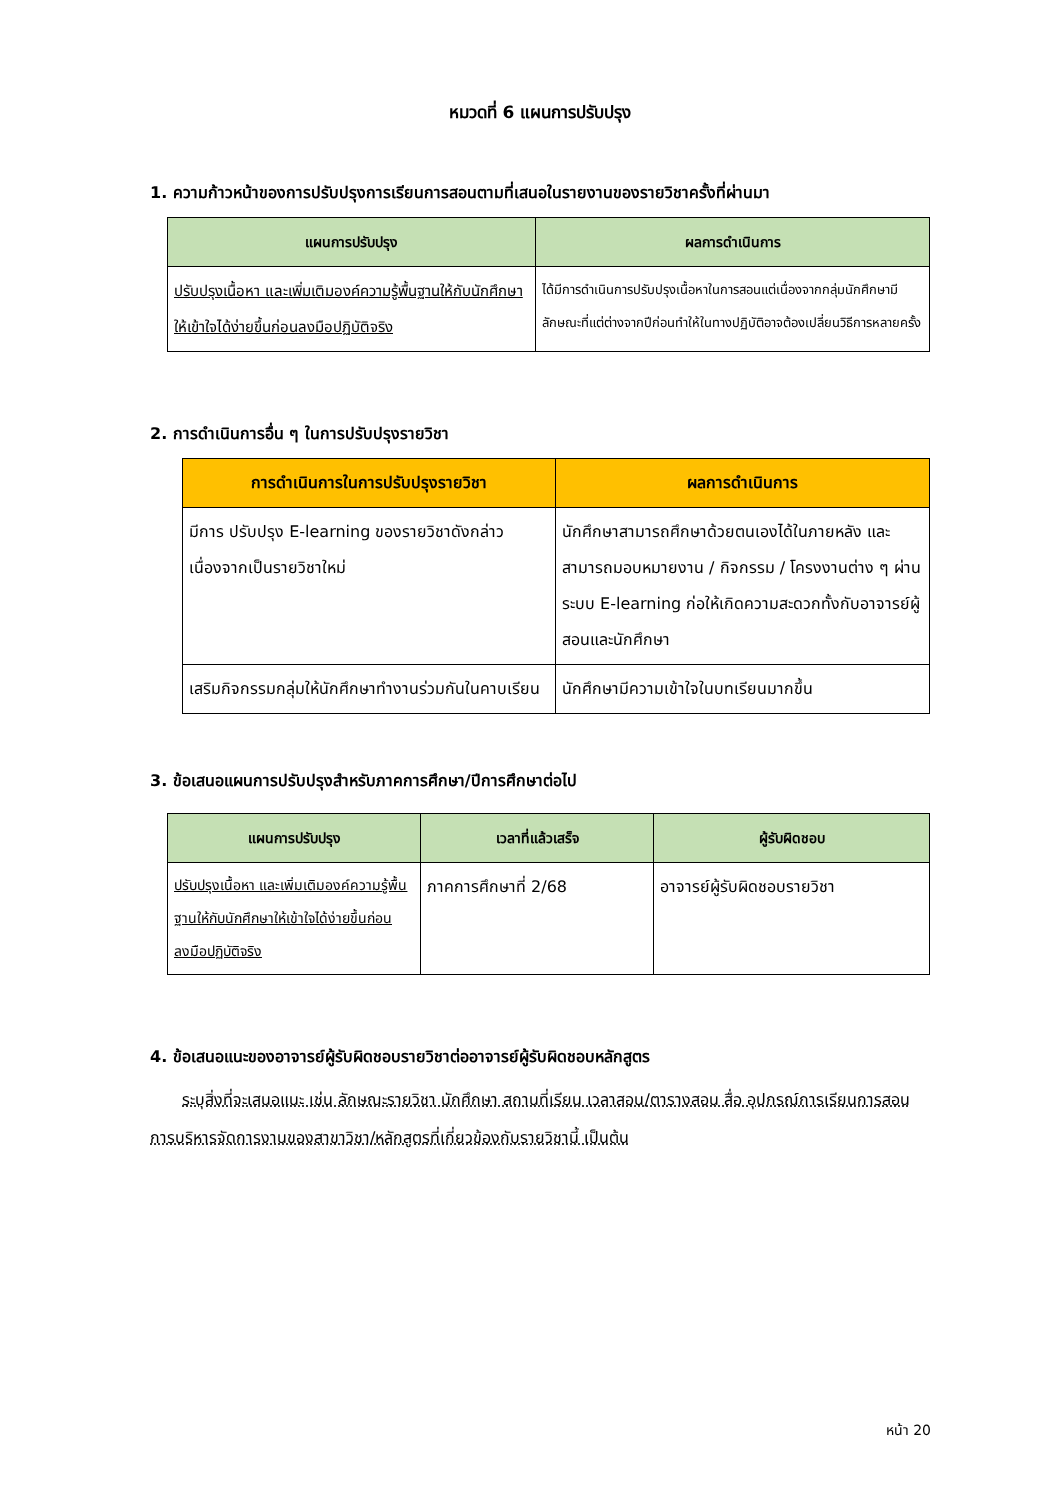หมวดที่ 6 แผนการปรับปรุง
1. ความก้าวหน้าของการปรับปรุงการเรียนการสอนตามที่เสนอในรายงานของรายวิชาครั้งที่ผ่านมา
| แผนการปรับปรุง | ผลการดำเนินการ |
| --- | --- |
| ปรับปรุงเนื้อหา และเพิ่มเติมองค์ความรู้พื้นฐานให้กับนักศึกษาให้เข้าใจได้ง่ายขึ้นก่อนลงมือปฏิบัติจริง | ได้มีการดำเนินการปรับปรุงเนื้อหาในการสอนแต่เนื่องจากกลุ่มนักศึกษามีลักษณะที่แต่ต่างจากปีก่อนทำให้ในทางปฏิบัติอาจต้องเปลี่ยนวิธีการหลายครั้ง |
2. การดำเนินการอื่น ๆ ในการปรับปรุงรายวิชา
| การดำเนินการในการปรับปรุงรายวิชา | ผลการดำเนินการ |
| --- | --- |
| มีการ ปรับปรุง E-learning ของรายวิชาดังกล่าว เนื่องจากเป็นรายวิชาใหม่ | นักศึกษาสามารถศึกษาด้วยตนเองได้ในภายหลัง และสามารถมอบหมายงาน / กิจกรรม / โครงงานต่าง ๆ ผ่านระบบ E-learning ก่อให้เกิดความสะดวกทั้งกับอาจารย์ผู้สอนและนักศึกษา |
| เสริมกิจกรรมกลุ่มให้นักศึกษาทำงานร่วมกันในคาบเรียน | นักศึกษามีความเข้าใจในบทเรียนมากขึ้น |
3. ข้อเสนอแผนการปรับปรุงสำหรับภาคการศึกษา/ปีการศึกษาต่อไป
| แผนการปรับปรุง | เวลาที่แล้วเสร็จ | ผู้รับผิดชอบ |
| --- | --- | --- |
| ปรับปรุงเนื้อหา และเพิ่มเติมองค์ความรู้พื้นฐานให้กับนักศึกษาให้เข้าใจได้ง่ายขึ้นก่อนลงมือปฏิบัติจริง | ภาคการศึกษาที่ 2/68 | อาจารย์ผู้รับผิดชอบรายวิชา |
4. ข้อเสนอแนะของอาจารย์ผู้รับผิดชอบรายวิชาต่ออาจารย์ผู้รับผิดชอบหลักสูตร
ระบุสิ่งที่จะเสนอแนะ เช่น ลักษณะรายวิชา นักศึกษา สถานที่เรียน เวลาสอน/ตารางสอน สื่อ อุปกรณ์การเรียนการสอน การบริหารจัดการงานของสาขาวิชา/หลักสูตรที่เกี่ยวข้องกับรายวิชานี้ เป็นต้น
หน้า 20